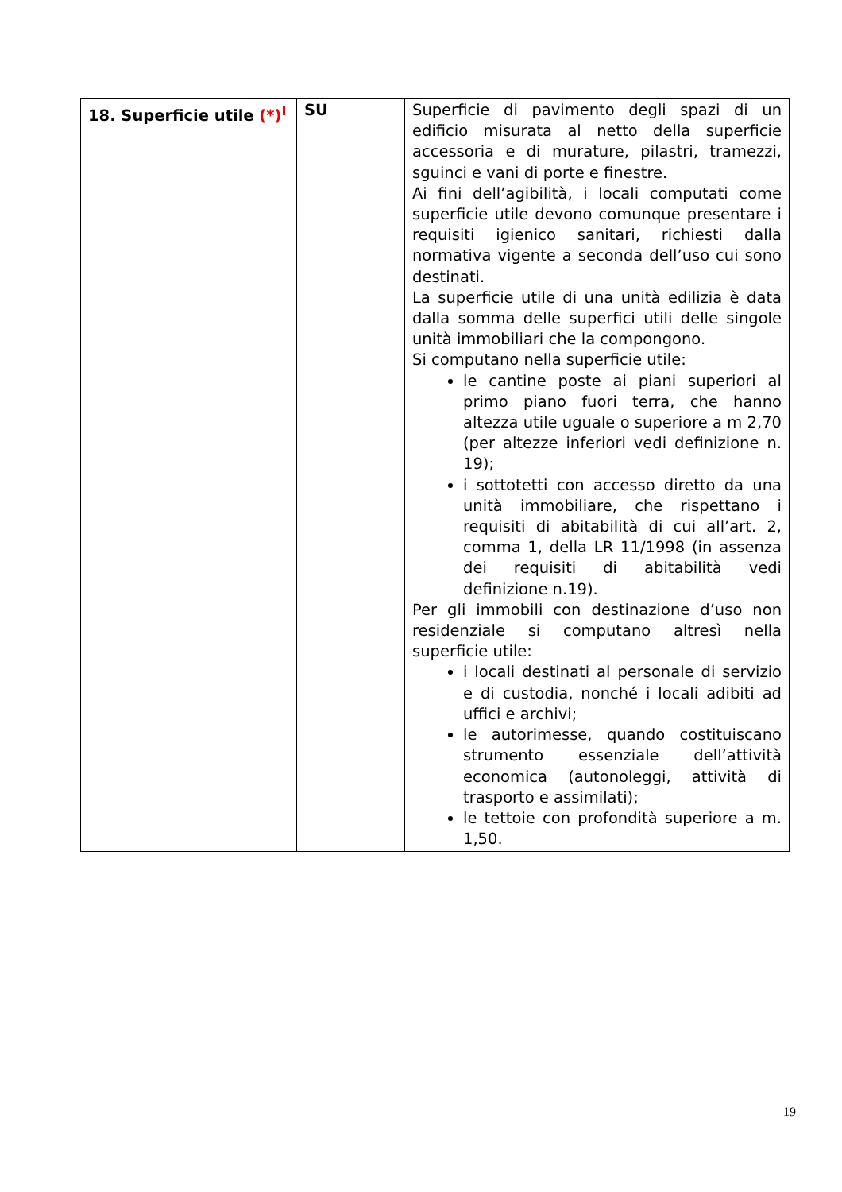| 18. Superficie utile (*)<sup>I</sup> | SU | Superficie di pavimento degli spazi di un edificio misurata al netto della superficie accessoria e di murature, pilastri, tramezzi, sguinci e vani di porte e finestre. Ai fini dell’agibilità, i locali computati come superficie utile devono comunque presentare i requisiti igienico sanitari, richiesti dalla normativa vigente a seconda dell’uso cui sono destinati. La superficie utile di una unità edilizia è data dalla somma delle superfici utili delle singole unità immobiliari che la compongono. Si computano nella superficie utile: le cantine poste ai piani superiori al primo piano fuori terra, che hanno altezza utile uguale o superiore a m 2,70 (per altezze inferiori vedi definizione n. 19); i sottotetti con accesso diretto da una unità immobiliare, che rispettano i requisiti di abitabilità di cui all’art. 2, comma 1, della LR 11/1998 (in assenza dei requisiti di abitabilità vedi definizione n.19). Per gli immobili con destinazione d’uso non residenziale si computano altresì nella superficie utile: i locali destinati al personale di servizio e di custodia, nonché i locali adibiti ad uffici e archivi; le autorimesse, quando costituiscano strumento essenziale dell’attività economica (autonoleggi, attività di trasporto e assimilati); le tettoie con profondità superiore a m. 1,50. |
19